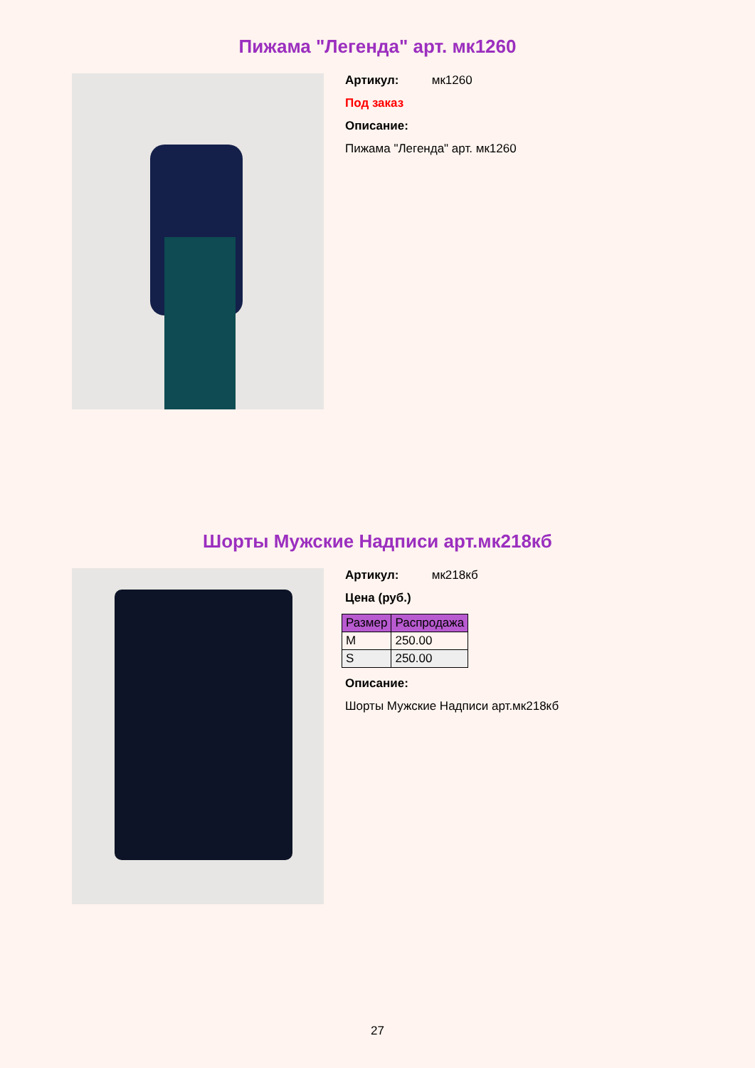Пижама "Легенда" арт. мк1260
Артикул: мк1260
Под заказ
Описание:
Пижама "Легенда" арт. мк1260
Шорты Мужские Надписи арт.мк218кб
Артикул: мк218кб
Цена (руб.)
| Размер | Распродажа |
| --- | --- |
| M | 250.00 |
| S | 250.00 |
Описание:
Шорты Мужские Надписи арт.мк218кб
27